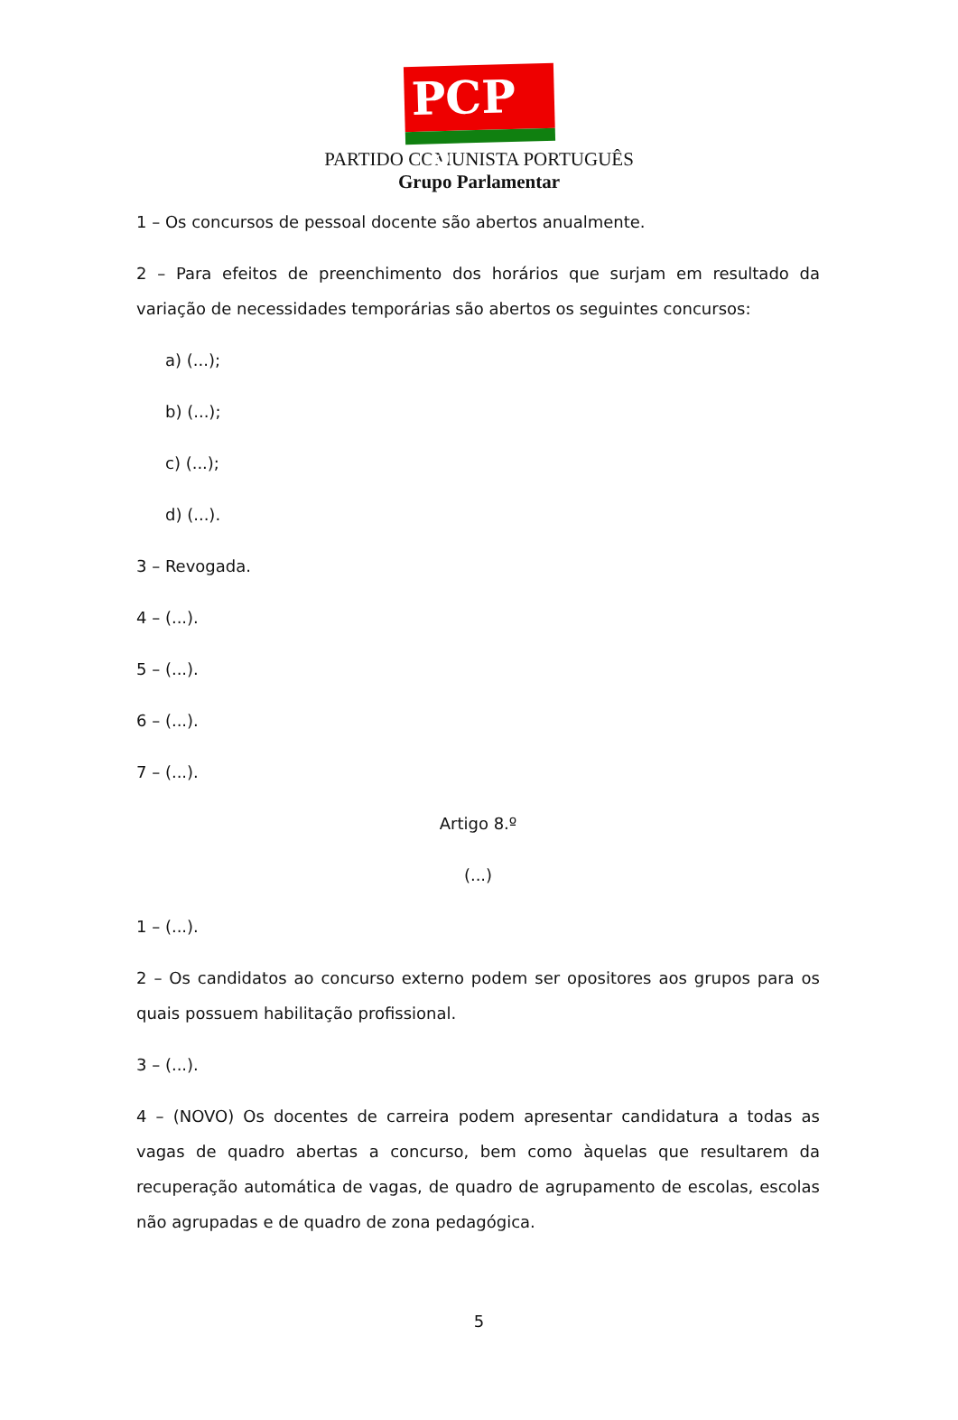PCP ☭
PARTIDO COMUNISTA PORTUGUÊS
Grupo Parlamentar
1 – Os concursos de pessoal docente são abertos anualmente.
2 – Para efeitos de preenchimento dos horários que surjam em resultado da variação de necessidades temporárias são abertos os seguintes concursos:
a) (...);
b) (...);
c) (...);
d) (...).
3 – Revogada.
4 – (...).
5 – (...).
6 – (...).
7 – (...).
Artigo 8.º
(...)
1 – (...).
2 – Os candidatos ao concurso externo podem ser opositores aos grupos para os quais possuem habilitação profissional.
3 – (...).
4 – (NOVO) Os docentes de carreira podem apresentar candidatura a todas as vagas de quadro abertas a concurso, bem como àquelas que resultarem da recuperação automática de vagas, de quadro de agrupamento de escolas, escolas não agrupadas e de quadro de zona pedagógica.
5